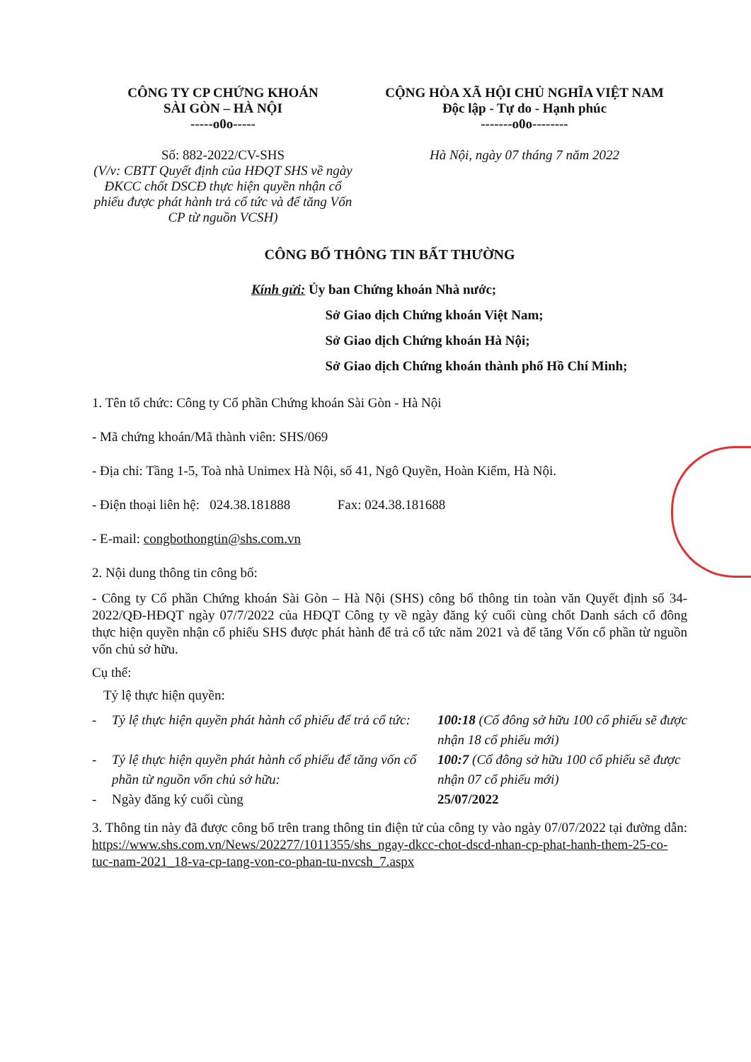CÔNG TY CP CHỨNG KHOÁN
SÀI GÒN – HÀ NỘI
-----o0o-----
Số: 882-2022/CV-SHS
(V/v: CBTT Quyết định của HĐQT SHS về ngày ĐKCC chốt DSCĐ thực hiện quyền nhận cổ phiếu được phát hành trả cổ tức và để tăng Vốn CP từ nguồn VCSH)
CỘNG HÒA XÃ HỘI CHỦ NGHĨA VIỆT NAM
Độc lập - Tự do - Hạnh phúc
-------o0o--------
Hà Nội, ngày 07 tháng 7 năm 2022
CÔNG BỐ THÔNG TIN BẤT THƯỜNG
Kính gửi: Ủy ban Chứng khoán Nhà nước;
Sở Giao dịch Chứng khoán Việt Nam;
Sở Giao dịch Chứng khoán Hà Nội;
Sở Giao dịch Chứng khoán thành phố Hồ Chí Minh;
1. Tên tổ chức: Công ty Cổ phần Chứng khoán Sài Gòn - Hà Nội
- Mã chứng khoán/Mã thành viên: SHS/069
- Địa chỉ: Tầng 1-5, Toà nhà Unimex Hà Nội, số 41, Ngô Quyền, Hoàn Kiếm, Hà Nội.
- Điện thoại liên hệ: 024.38.181888 Fax: 024.38.181688
- E-mail: congbothongtin@shs.com.vn
2. Nội dung thông tin công bố:
- Công ty Cổ phần Chứng khoán Sài Gòn – Hà Nội (SHS) công bố thông tin toàn văn Quyết định số 34-2022/QĐ-HĐQT ngày 07/7/2022 của HĐQT Công ty về ngày đăng ký cuối cùng chốt Danh sách cổ đông thực hiện quyền nhận cổ phiếu SHS được phát hành để trả cổ tức năm 2021 và để tăng Vốn cổ phần từ nguồn vốn chủ sở hữu.
Cụ thể:
Tỷ lệ thực hiện quyền:
- Tỷ lệ thực hiện quyền phát hành cổ phiếu để trả cổ tức: 100:18 (Cổ đông sở hữu 100 cổ phiếu sẽ được nhận 18 cổ phiếu mới)
- Tỷ lệ thực hiện quyền phát hành cổ phiếu để tăng vốn cổ phần từ nguồn vốn chủ sở hữu: 100:7 (Cổ đông sở hữu 100 cổ phiếu sẽ được nhận 07 cổ phiếu mới)
- Ngày đăng ký cuối cùng 25/07/2022
3. Thông tin này đã được công bố trên trang thông tin điện tử của công ty vào ngày 07/07/2022 tại đường dẫn: https://www.shs.com.vn/News/202277/1011355/shs_ngay-dkcc-chot-dscd-nhan-cp-phat-hanh-them-25-co-tuc-nam-2021_18-va-cp-tang-von-co-phan-tu-nvcsh_7.aspx